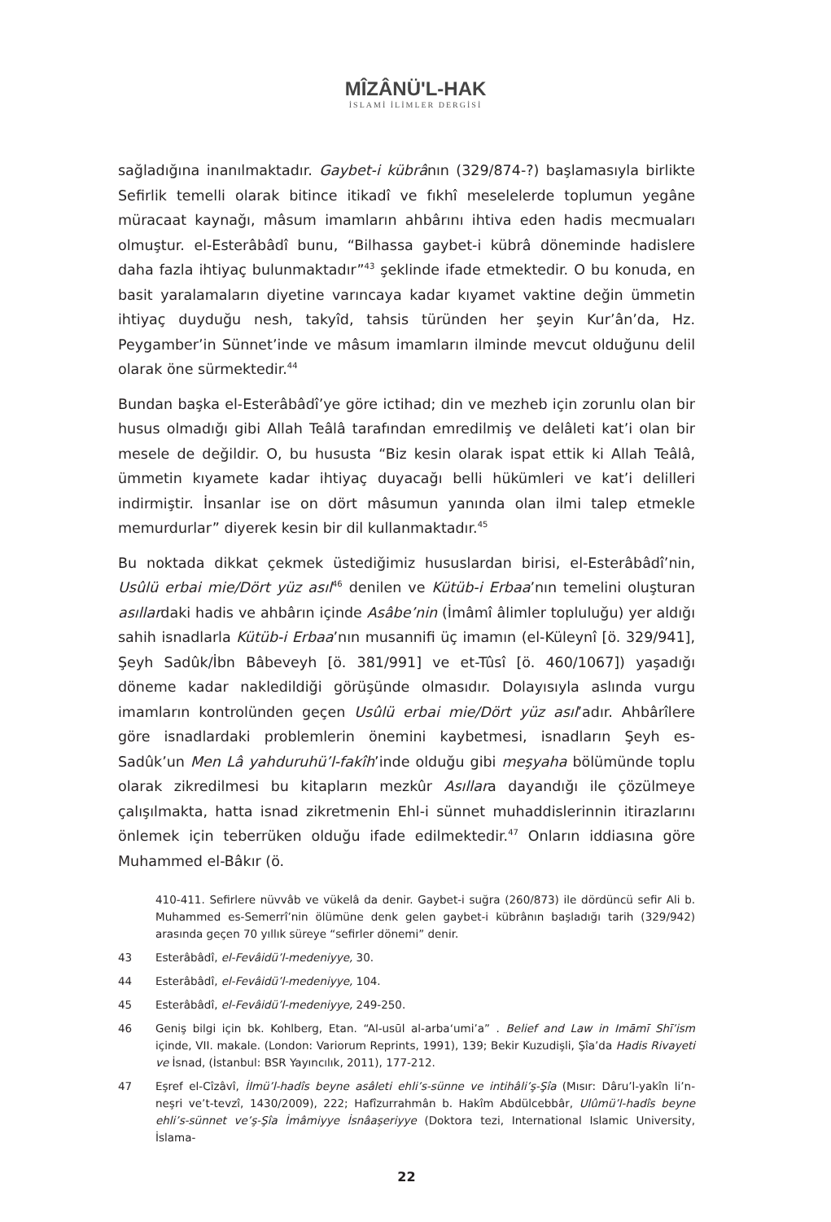MÎZÂNÜ'L-HAK
İSLAMİ İLİMLER DERGİSİ
sağladığına inanılmaktadır. Gaybet-i kübrânın (329/874-?) başlamasıyla birlikte Sefirlik temelli olarak bitince itikadî ve fıkhî meselelerde toplumun yegâne müracaat kaynağı, mâsum imamların ahbârını ihtiva eden hadis mecmuaları olmuştur. el-Esterâbâdî bunu, “Bilhassa gaybet-i kübrâ döneminde hadislere daha fazla ihtiyaç bulunmaktadır”<sup>43</sup> şeklinde ifade etmektedir. O bu konuda, en basit yaralamaların diyetine varıncaya kadar kıyamet vaktine değin ümmetin ihtiyaç duyduğu nesh, takyîd, tahsis türünden her şeyin Kur’ân’da, Hz. Peygamber’in Sünnet’inde ve mâsum imamların ilminde mevcut olduğunu delil olarak öne sürmektedir.<sup>44</sup>
Bundan başka el-Esterâbâdî’ye göre ictihad; din ve mezheb için zorunlu olan bir husus olmadığı gibi Allah Teâlâ tarafından emredilmiş ve delâleti kat’i olan bir mesele de değildir. O, bu hususta “Biz kesin olarak ispat ettik ki Allah Teâlâ, ümmetin kıyamete kadar ihtiyaç duyacağı belli hükümleri ve kat’i delilleri indirmiştir. İnsanlar ise on dört mâsumun yanında olan ilmi talep etmekle memurdurlar” diyerek kesin bir dil kullanmaktadır.<sup>45</sup>
Bu noktada dikkat çekmek üstediğimiz hususlardan birisi, el-Esterâbâdî’nin, Usûlü erbai mie/Dört yüz asıl<sup>46</sup> denilen ve Kütüb-i Erbaa’nın temelini oluşturan asıllardaki hadis ve ahbârın içinde Asâbe’nin (İmâmî âlimler topluluğu) yer aldığı sahih isnadlarla Kütüb-i Erbaa’nın musannifi üç imamın (el-Küleynî [ö. 329/941], Şeyh Sadûk/İbn Bâbeveyh [ö. 381/991] ve et-Tûsî [ö. 460/1067]) yaşadığı döneme kadar nakledildiği görüşünde olmasıdır. Dolayısıyla aslında vurgu imamların kontrolünden geçen Usûlü erbai mie/Dört yüz asıl’adır. Ahbârîlere göre isnadlardaki problemlerin önemini kaybetmesi, isnadların Şeyh es-Sadûk’un Men Lâ yahduruhü’l-fakîh’inde olduğu gibi meşyaha bölümünde toplu olarak zikredilmesi bu kitapların mezkûr Asıllara dayandığı ile çözülmeye çalışılmakta, hatta isnad zikretmenin Ehl-i sünnet muhaddislerinnin itirazlarını önlemek için teberrüken olduğu ifade edilmektedir.<sup>47</sup> Onların iddiasına göre Muhammed el-Bâkır (ö.
410-411. Sefirlere nüvvâb ve vükelâ da denir. Gaybet-i suğra (260/873) ile dördüncü sefir Ali b. Muhammed es-Semerrî’nin ölümüne denk gelen gaybet-i kübrânın başladığı tarih (329/942) arasında geçen 70 yıllık süreye “sefirler dönemi” denir.
43 Esterâbâdî, el-Fevâidü’l-medeniyye, 30.
44 Esterâbâdî, el-Fevâidü’l-medeniyye, 104.
45 Esterâbâdî, el-Fevâidü’l-medeniyye, 249-250.
46 Geniş bilgi için bk. Kohlberg, Etan. “Al-usūl al-arba‘umi’a” . Belief and Law in Imāmī Shī’ism içinde, VII. makale. (London: Variorum Reprints, 1991), 139; Bekir Kuzudişli, Şîa’da Hadis Rivayeti ve İsnad, (İstanbul: BSR Yayıncılık, 2011), 177-212.
47 Eşref el-Cîzâvî, İlmü’l-hadîs beyne asâleti ehli’s-sünne ve intihâli’ş-Şîa (Mısır: Dâru’l-yakîn li’n-neşri ve’t-tevzî, 1430/2009), 222; Hafîzurrahmân b. Hakîm Abdülcebbâr, Ulûmü’l-hadîs beyne ehli’s-sünnet ve’ş-Şîa İmâmiyye İsnâaşeriyye (Doktora tezi, International Islamic University, İslama-
22